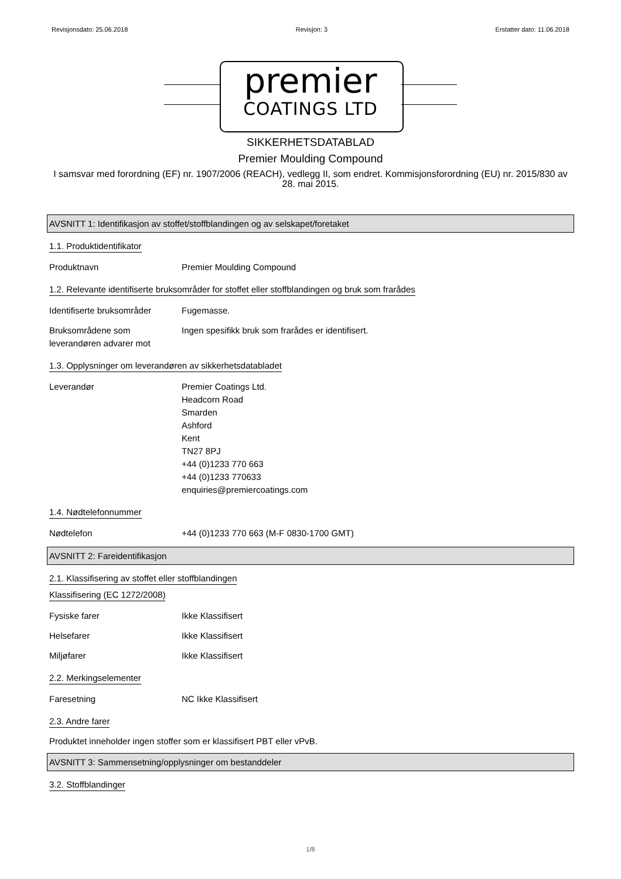Revisjonsdato: 25.06.2018 Revisjon: 3 Erstatter dato: 11.06.2018
premier
COATINGS LTD
SIKKERHETSDATABLAD
Premier Moulding Compound
I samsvar med forordning (EF) nr. 1907/2006 (REACH), vedlegg II, som endret. Kommisjonsforordning (EU) nr. 2015/830 av 28. mai 2015.
AVSNITT 1: Identifikasjon av stoffet/stoffblandingen og av selskapet/foretaket
1.1. Produktidentifikator
Produktnavn Premier Moulding Compound
1.2. Relevante identifiserte bruksområder for stoffet eller stoffblandingen og bruk som frarådes
Identifiserte bruksområder
Fugemasse.
Bruksområdene som leverandøren advarer mot
Ingen spesifikk bruk som frarådes er identifisert.
1.3. Opplysninger om leverandøren av sikkerhetsdatabladet
Leverandør Premier Coatings Ltd.
Headcorn Road
Smarden
Ashford
Kent
TN27 8PJ
+44 (0)1233 770 663
+44 (0)1233 770633
enquiries@premiercoatings.com
1.4. Nødtelefonnummer
Nødtelefon +44 (0)1233 770 663 (M-F 0830-1700 GMT)
AVSNITT 2: Fareidentifikasjon
2.1. Klassifisering av stoffet eller stoffblandingen
Klassifisering (EC 1272/2008)
Fysiske farer Ikke Klassifisert
Helsefarer Ikke Klassifisert
Miljøfarer Ikke Klassifisert
2.2. Merkingselementer
Faresetning NC Ikke Klassifisert
2.3. Andre farer
Produktet inneholder ingen stoffer som er klassifisert PBT eller vPvB.
AVSNITT 3: Sammensetning/opplysninger om bestanddeler
3.2. Stoffblandinger
1/8